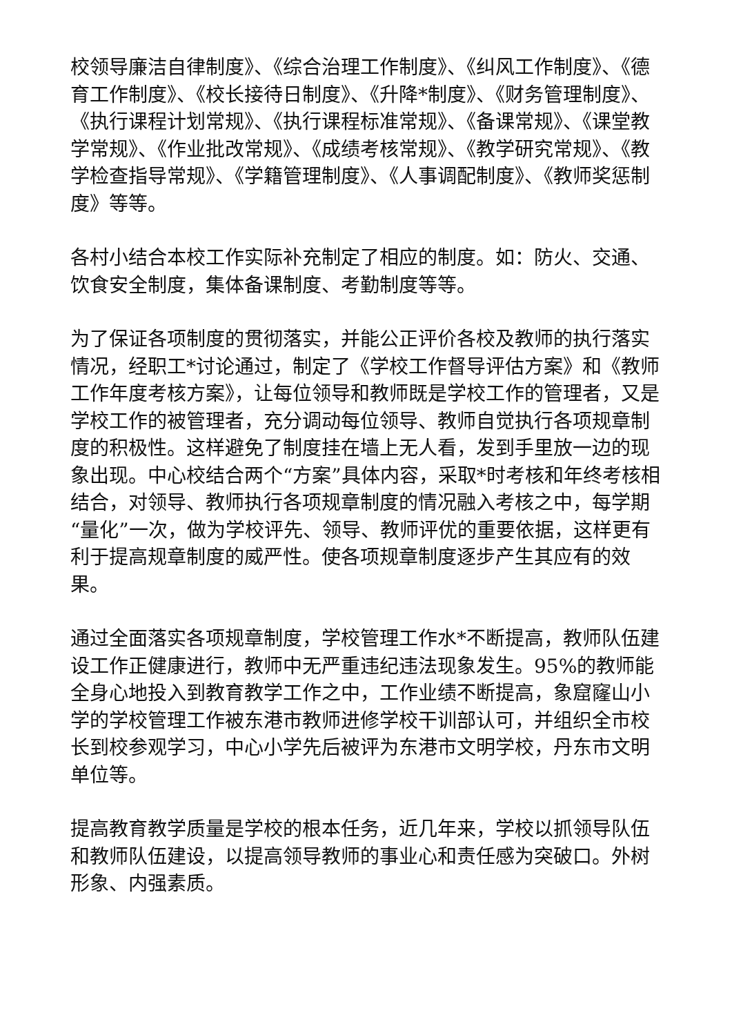校领导廉洁自律制度》、《综合治理工作制度》、《纠风工作制度》、《德育工作制度》、《校长接待日制度》、《升降*制度》、《财务管理制度》、《执行课程计划常规》、《执行课程标准常规》、《备课常规》、《课堂教学常规》、《作业批改常规》、《成绩考核常规》、《教学研究常规》、《教学检查指导常规》、《学籍管理制度》、《人事调配制度》、《教师奖惩制度》等等。
各村小结合本校工作实际补充制定了相应的制度。如：防火、交通、饮食安全制度，集体备课制度、考勤制度等等。
为了保证各项制度的贯彻落实，并能公正评价各校及教师的执行落实情况，经职工*讨论通过，制定了《学校工作督导评估方案》和《教师工作年度考核方案》，让每位领导和教师既是学校工作的管理者，又是学校工作的被管理者，充分调动每位领导、教师自觉执行各项规章制度的积极性。这样避免了制度挂在墙上无人看，发到手里放一边的现象出现。中心校结合两个“方案”具体内容，采取*时考核和年终考核相结合，对领导、教师执行各项规章制度的情况融入考核之中，每学期“量化”一次，做为学校评先、领导、教师评优的重要依据，这样更有利于提高规章制度的威严性。使各项规章制度逐步产生其应有的效果。
通过全面落实各项规章制度，学校管理工作水*不断提高，教师队伍建设工作正健康进行，教师中无严重违纪违法现象发生。95%的教师能全身心地投入到教育教学工作之中，工作业绩不断提高，象窟窿山小学的学校管理工作被东港市教师进修学校干训部认可，并组织全市校长到校参观学习，中心小学先后被评为东港市文明学校，丹东市文明单位等。
提高教育教学质量是学校的根本任务，近几年来，学校以抓领导队伍和教师队伍建设，以提高领导教师的事业心和责任感为突破口。外树形象、内强素质。